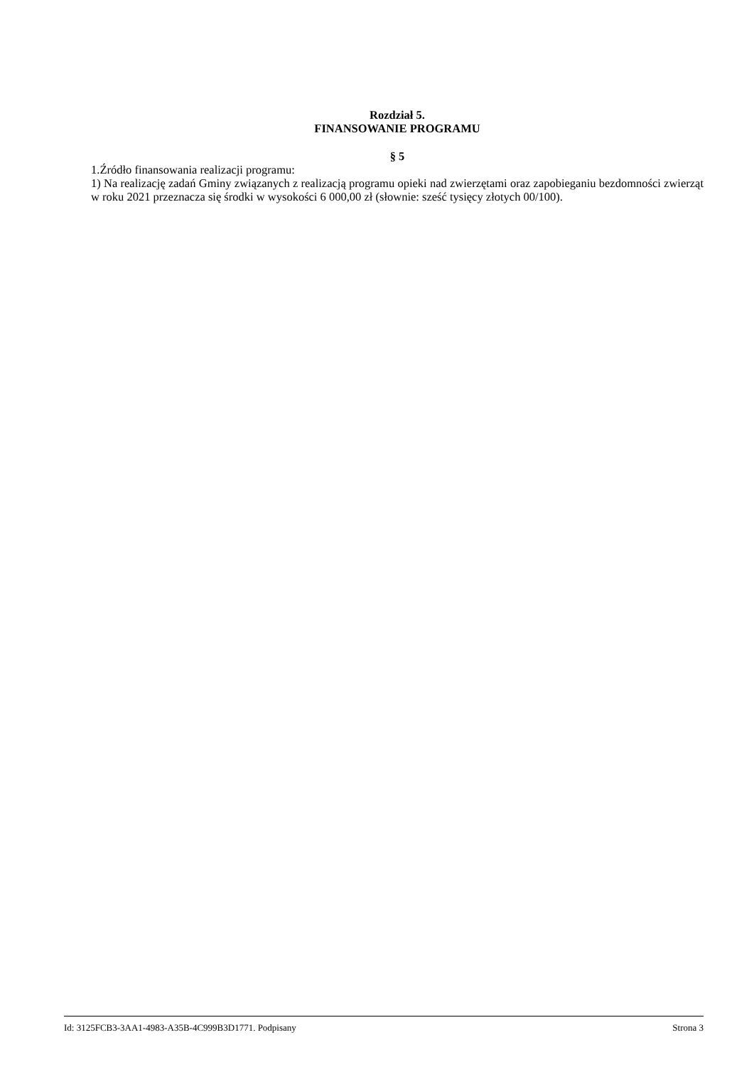Rozdział 5.
FINANSOWANIE PROGRAMU
§ 5
1.Źródło finansowania realizacji programu:
1) Na realizację zadań Gminy związanych z realizacją programu opieki nad zwierzętami oraz zapobieganiu bezdomności zwierząt w roku 2021 przeznacza się środki w wysokości 6 000,00 zł (słownie: sześć tysięcy złotych 00/100).
Id: 3125FCB3-3AA1-4983-A35B-4C999B3D1771. Podpisany Strona 3